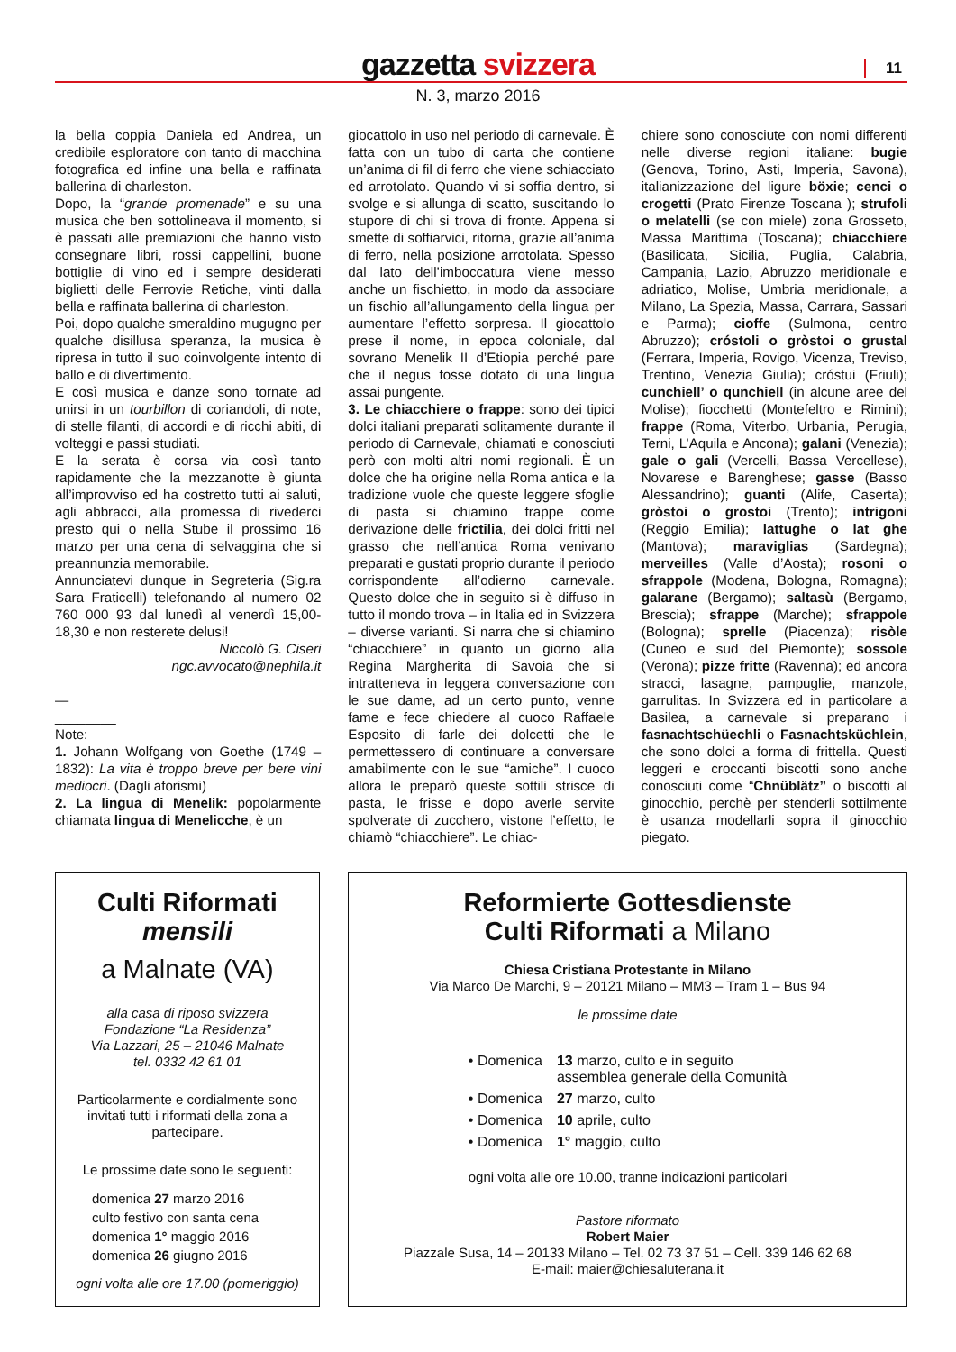gazzetta svizzera 11
N. 3, marzo 2016
la bella coppia Daniela ed Andrea, un credibile esploratore con tanto di macchina fotografica ed infine una bella e raffinata ballerina di charleston.
Dopo, la “grande promenade” e su una musica che ben sottolineava il momento, si è passati alle premiazioni che hanno visto consegnare libri, rossi cappellini, buone bottiglie di vino ed i sempre desiderati biglietti delle Ferrovie Retiche, vinti dalla bella e raffinata ballerina di charleston.
Poi, dopo qualche smeraldino mugugno per qualche disillusa speranza, la musica è ripresa in tutto il suo coinvolgente intento di ballo e di divertimento.
E così musica e danze sono tornate ad unirsi in un tourbillon di coriandoli, di note, di stelle filanti, di accordi e di ricchi abiti, di volteggi e passi studiati.
E la serata è corsa via così tanto rapidamente che la mezzanotte è giunta all’improvviso ed ha costretto tutti ai saluti, agli abbracci, alla promessa di rivederci presto qui o nella Stube il prossimo 16 marzo per una cena di selvaggina che si preannunzia memorabile.
Annunciatevi dunque in Segreteria (Sig.ra Sara Fraticelli) telefonando al numero 02 760 000 93 dal lunedì al venerdì 15,00-18,30 e non resterete delusi!
Niccolò G. Ciseri
ngc.avvocato@nephila.it
—
________
Note:
1. Johann Wolfgang von Goethe (1749 – 1832): La vita è troppo breve per bere vini mediocri. (Dagli aforismi)
2. La lingua di Menelik: popolarmente chiamata lingua di Menelicche, è un
giocattolo in uso nel periodo di carnevale. È fatta con un tubo di carta che contiene un’anima di fil di ferro che viene schiacciato ed arrotolato. Quando vi si soffia dentro, si svolge e si allunga di scatto, suscitando lo stupore di chi si trova di fronte. Appena si smette di soffiarvici, ritorna, grazie all’anima di ferro, nella posizione arrotolata. Spesso dal lato dell’imboccatura viene messo anche un fischietto, in modo da associare un fischio all’allungamento della lingua per aumentare l’effetto sorpresa. Il giocattolo prese il nome, in epoca coloniale, dal sovrano Menelik II d’Etiopia perché pare che il negus fosse dotato di una lingua assai pungente.
3. Le chiacchiere o frappe: sono dei tipici dolci italiani preparati solitamente durante il periodo di Carnevale, chiamati e conosciuti però con molti altri nomi regionali. È un dolce che ha origine nella Roma antica e la tradizione vuole che queste leggere sfoglie di pasta si chiamino frappe come derivazione delle frictilia, dei dolci fritti nel grasso che nell’antica Roma venivano preparati e gustati proprio durante il periodo corrispondente all’odierno carnevale. Questo dolce che in seguito si è diffuso in tutto il mondo trova – in Italia ed in Svizzera – diverse varianti. Si narra che si chiamino “chiacchiere” in quanto un giorno alla Regina Margherita di Savoia che si intratteneva in leggera conversazione con le sue dame, ad un certo punto, venne fame e fece chiedere al cuoco Raffaele Esposito di farle dei dolcetti che le permettessero di continuare a conversare amabilmente con le sue “amiche”. I cuoco allora le preparò queste sottili strisce di pasta, le frisse e dopo averle servite spolverate di zucchero, vistone l’effetto, le chiamò “chiacchiere”. Le chiac-
chiere sono conosciute con nomi differenti nelle diverse regioni italiane: bugie (Genova, Torino, Asti, Imperia, Savona), italianizzazione del ligure böxie; cenci o crogetti (Prato Firenze Toscana ); strufoli o melatelli (se con miele) zona Grosseto, Massa Marittima (Toscana); chiacchiere (Basilicata, Sicilia, Puglia, Calabria, Campania, Lazio, Abruzzo meridionale e adriatico, Molise, Umbria meridionale, a Milano, La Spezia, Massa, Carrara, Sassari e Parma); cioffe (Sulmona, centro Abruzzo); cróstoli o gròstoi o grustal (Ferrara, Imperia, Rovigo, Vicenza, Treviso, Trentino, Venezia Giulia); cróstui (Friuli); cunchiell’ o qunchiell (in alcune aree del Molise); fiocchetti (Montefeltro e Rimini); frappe (Roma, Viterbo, Urbania, Perugia, Terni, L’Aquila e Ancona); galani (Venezia); gale o gali (Vercelli, Bassa Vercellese), Novarese e Barenghese; gasse (Basso Alessandrino); guanti (Alife, Caserta); gròstoi o grostoi (Trento); intrigoni (Reggio Emilia); lattughe o lat ghe (Mantova); maraviglias (Sardegna); merveilles (Valle d’Aosta); rosoni o sfrappole (Modena, Bologna, Romagna); galarane (Bergamo); saltasù (Bergamo, Brescia); sfrappe (Marche); sfrappole (Bologna); sprelle (Piacenza); risòle (Cuneo e sud del Piemonte); sossole (Verona); pizze fritte (Ravenna); ed ancora stracci, lasagne, pampuglie, manzole, garrulitas. In Svizzera ed in particolare a Basilea, a carnevale si preparano i fasnachtschüechli o Fasnachtsküchlein, che sono dolci a forma di frittella. Questi leggeri e croccanti biscotti sono anche conosciuti come “Chnüblätz” o biscotti al ginocchio, perchè per stenderli sottilmente è usanza modellarli sopra il ginocchio piegato.
Culti Riformati
mensili
a Malnate (VA)
alla casa di riposo svizzera
Fondazione “La Residenza”
Via Lazzari, 25 – 21046 Malnate
tel. 0332 42 61 01
Particolarmente e cordialmente sono invitati tutti i riformati della zona a partecipare.
Le prossime date sono le seguenti:
domenica 27 marzo 2016
culto festivo con santa cena
domenica 1° maggio 2016
domenica 26 giugno 2016
ogni volta alle ore 17.00 (pomeriggio)
Reformierte Gottesdienste
Culti Riformati a Milano
Chiesa Cristiana Protestante in Milano
Via Marco De Marchi, 9 – 20121 Milano – MM3 – Tram 1 – Bus 94
le prossime date
| • Domenica | 13 marzo, culto e in seguito assemblea generale della Comunità |
| • Domenica | 27 marzo, culto |
| • Domenica | 10 aprile, culto |
| • Domenica | 1° maggio, culto |
ogni volta alle ore 10.00, tranne indicazioni particolari
Pastore riformato
Robert Maier
Piazzale Susa, 14 – 20133 Milano – Tel. 02 73 37 51 – Cell. 339 146 62 68
E-mail: maier@chiesaluterana.it